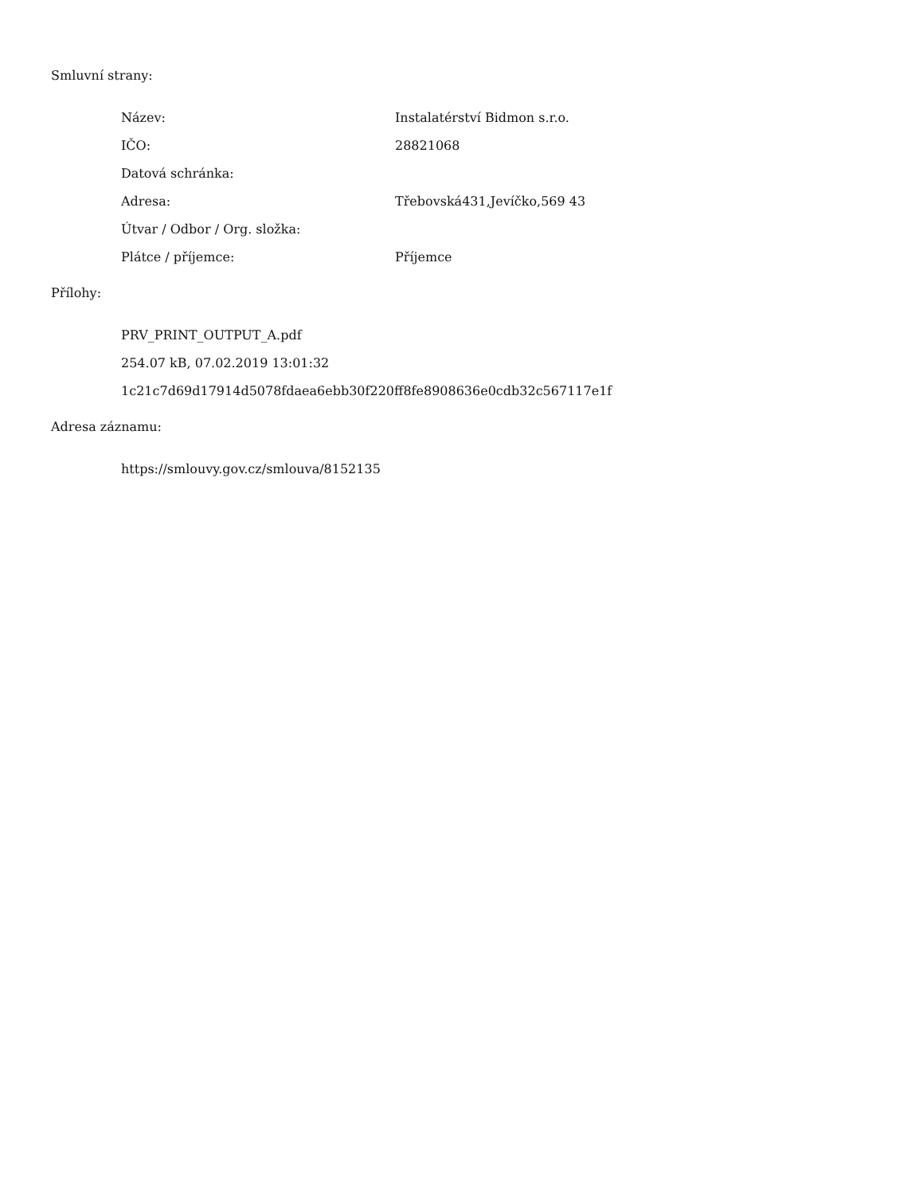Smluvní strany:
| Název: | Instalatérství Bidmon s.r.o. |
| IČO: | 28821068 |
| Datová schránka: | |
| Adresa: | Třebovská431,Jevíčko,569 43 |
| Útvar / Odbor / Org. složka: | |
| Plátce / příjemce: | Příjemce |
Přílohy:
PRV_PRINT_OUTPUT_A.pdf
254.07 kB, 07.02.2019 13:01:32
1c21c7d69d17914d5078fdaea6ebb30f220ff8fe8908636e0cdb32c567117e1f
Adresa záznamu:
https://smlouvy.gov.cz/smlouva/8152135